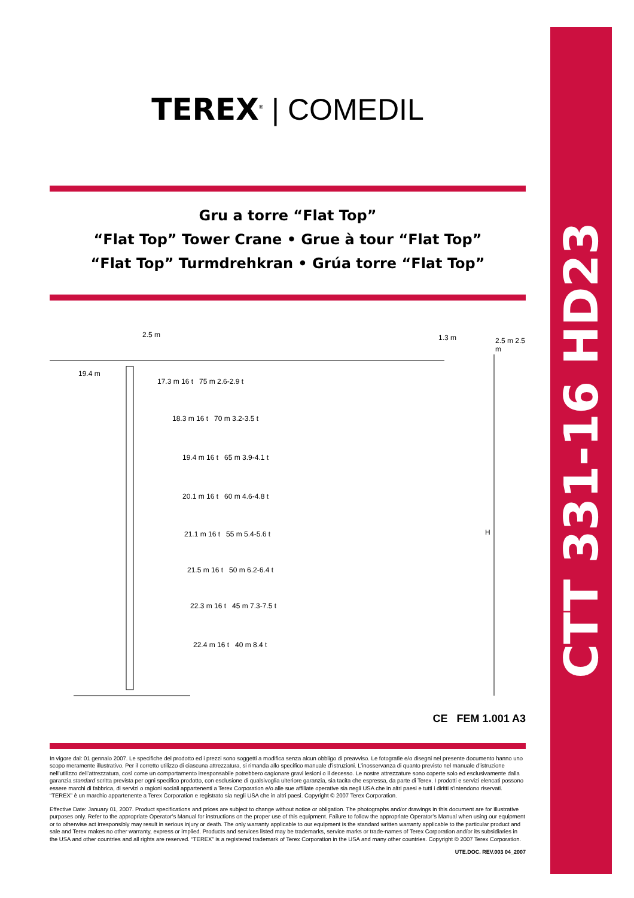CTT 331-16 HD23
TEREX<sup>®</sup> | COMEDIL
Gru a torre “Flat Top”
“Flat Top” Tower Crane • Grue à tour “Flat Top”
“Flat Top” Turmdrehkran • Grúa torre “Flat Top”
2.5 m 1.3 m 2.5 m 2.5 m
19.4 m
17.3 m 16 t 75 m 2.6-2.9 t
18.3 m 16 t 70 m 3.2-3.5 t
19.4 m 16 t 65 m 3.9-4.1 t
20.1 m 16 t 60 m 4.6-4.8 t
21.1 m 16 t 55 m 5.4-5.6 t
21.5 m 16 t 50 m 6.2-6.4 t
22.3 m 16 t 45 m 7.3-7.5 t
22.4 m 16 t 40 m 8.4 t
H
CE FEM 1.001 A3
In vigore dal: 01 gennaio 2007. Le specifiche del prodotto ed i prezzi sono soggetti a modifica senza alcun obbligo di preavviso. Le fotografie e/o disegni nel presente documento hanno uno scopo meramente illustrativo. Per il corretto utilizzo di ciascuna attrezzatura, si rimanda allo specifico manuale d’istruzioni. L’inosservanza di quanto previsto nel manuale d’istruzione nell’utilizzo dell’attrezzatura, così come un comportamento irresponsabile potrebbero cagionare gravi lesioni o il decesso. Le nostre attrezzature sono coperte solo ed esclusivamente dalla garanzia standard scritta prevista per ogni specifico prodotto, con esclusione di qualsivoglia ulteriore garanzia, sia tacita che espressa, da parte di Terex. I prodotti e servizi elencati possono essere marchi di fabbrica, di servizi o ragioni sociali appartenenti a Terex Corporation e/o alle sue affiliate operative sia negli USA che in altri paesi e tutti i diritti s’intendono riservati. “TEREX” è un marchio appartenente a Terex Corporation e registrato sia negli USA che in altri paesi. Copyright © 2007 Terex Corporation.
Effective Date: January 01, 2007. Product specifications and prices are subject to change without notice or obligation. The photographs and/or drawings in this document are for illustrative purposes only. Refer to the appropriate Operator’s Manual for instructions on the proper use of this equipment. Failure to follow the appropriate Operator’s Manual when using our equipment or to otherwise act irresponsibly may result in serious injury or death. The only warranty applicable to our equipment is the standard written warranty applicable to the particular product and sale and Terex makes no other warranty, express or implied. Products and services listed may be trademarks, service marks or trade-names of Terex Corporation and/or its subsidiaries in the USA and other countries and all rights are reserved. “TEREX” is a registered trademark of Terex Corporation in the USA and many other countries. Copyright © 2007 Terex Corporation.
UTE.DOC. REV.003 04_2007